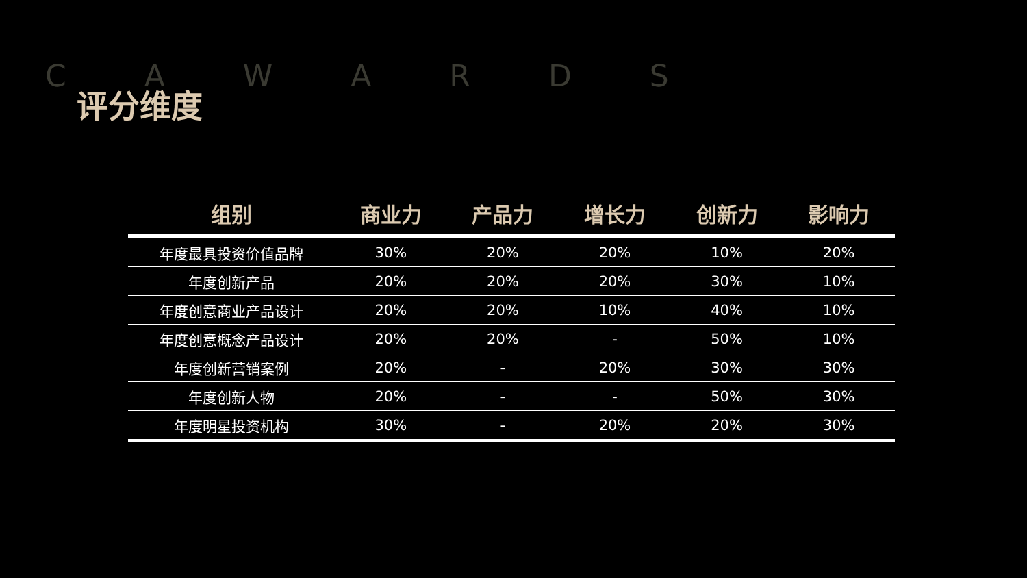C A W A R D S
评分维度
| 组别 | 商业力 | 产品力 | 增长力 | 创新力 | 影响力 |
| --- | --- | --- | --- | --- | --- |
| 年度最具投资价值品牌 | 30% | 20% | 20% | 10% | 20% |
| 年度创新产品 | 20% | 20% | 20% | 30% | 10% |
| 年度创意商业产品设计 | 20% | 20% | 10% | 40% | 10% |
| 年度创意概念产品设计 | 20% | 20% | - | 50% | 10% |
| 年度创新营销案例 | 20% | - | 20% | 30% | 30% |
| 年度创新人物 | 20% | - | - | 50% | 30% |
| 年度明星投资机构 | 30% | - | 20% | 20% | 30% |